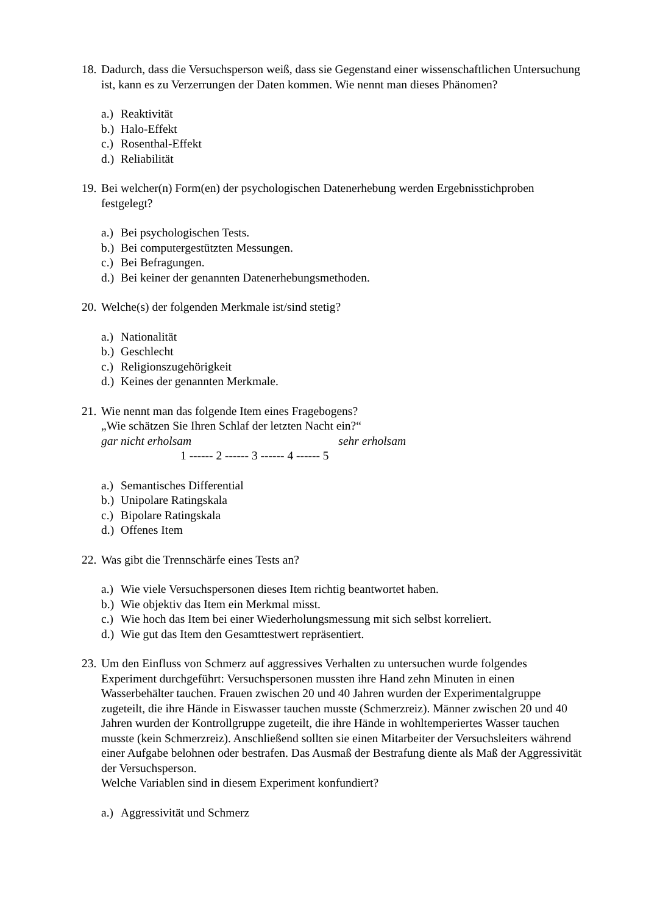18.
Dadurch, dass die Versuchsperson weiß, dass sie Gegenstand einer wissenschaftlichen Untersuchung ist, kann es zu Verzerrungen der Daten kommen. Wie nennt man dieses Phänomen?
a.) Reaktivität
b.) Halo-Effekt
c.) Rosenthal-Effekt
d.) Reliabilität
19.
Bei welcher(n) Form(en) der psychologischen Datenerhebung werden Ergebnisstichproben festgelegt?
a.) Bei psychologischen Tests.
b.) Bei computergestützten Messungen.
c.) Bei Befragungen.
d.) Bei keiner der genannten Datenerhebungsmethoden.
20.
Welche(s) der folgenden Merkmale ist/sind stetig?
a.) Nationalität
b.) Geschlecht
c.) Religionszugehörigkeit
d.) Keines der genannten Merkmale.
21.
Wie nennt man das folgende Item eines Fragebogens?
„Wie schätzen Sie Ihren Schlaf der letzten Nacht ein?“
gar nicht erholsam sehr erholsam
1 ------ 2 ------ 3 ------ 4 ------ 5
a.) Semantisches Differential
b.) Unipolare Ratingskala
c.) Bipolare Ratingskala
d.) Offenes Item
22.
Was gibt die Trennschärfe eines Tests an?
a.) Wie viele Versuchspersonen dieses Item richtig beantwortet haben.
b.) Wie objektiv das Item ein Merkmal misst.
c.) Wie hoch das Item bei einer Wiederholungsmessung mit sich selbst korreliert.
d.) Wie gut das Item den Gesamttestwert repräsentiert.
23.
Um den Einfluss von Schmerz auf aggressives Verhalten zu untersuchen wurde folgendes Experiment durchgeführt: Versuchspersonen mussten ihre Hand zehn Minuten in einen Wasserbehälter tauchen. Frauen zwischen 20 und 40 Jahren wurden der Experimentalgruppe zugeteilt, die ihre Hände in Eiswasser tauchen musste (Schmerzreiz). Männer zwischen 20 und 40 Jahren wurden der Kontrollgruppe zugeteilt, die ihre Hände in wohltemperiertes Wasser tauchen musste (kein Schmerzreiz). Anschließend sollten sie einen Mitarbeiter der Versuchsleiters während einer Aufgabe belohnen oder bestrafen. Das Ausmaß der Bestrafung diente als Maß der Aggressivität der Versuchsperson.
Welche Variablen sind in diesem Experiment konfundiert?
a.) Aggressivität und Schmerz